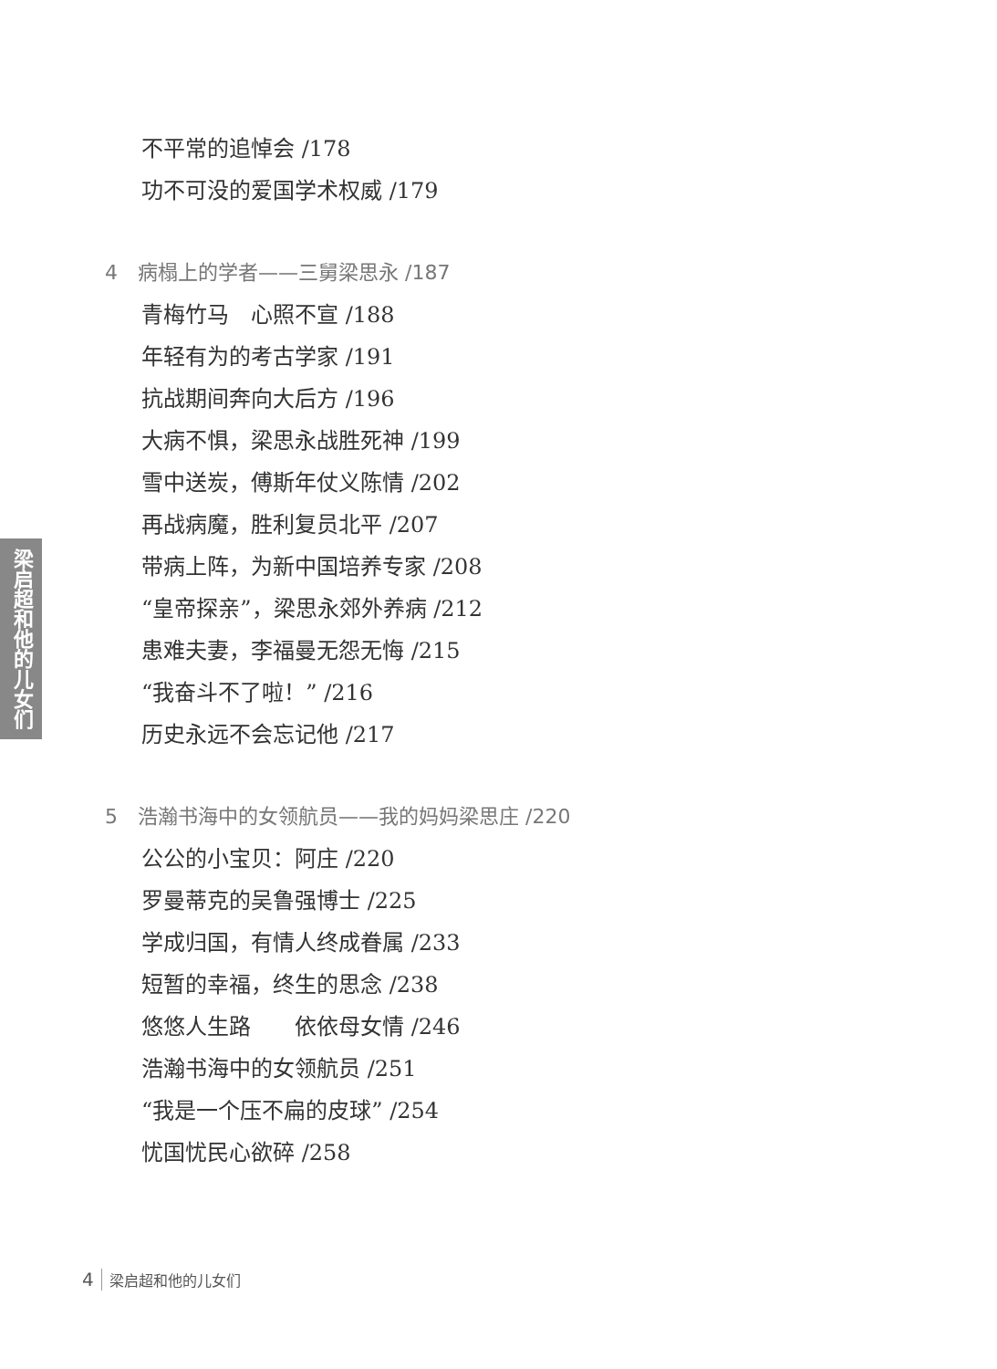不平常的追悼会 /178
功不可没的爱国学术权威 /179
4　病榻上的学者——三舅梁思永 /187
青梅竹马　心照不宣 /188
年轻有为的考古学家 /191
抗战期间奔向大后方 /196
大病不惧，梁思永战胜死神 /199
雪中送炭，傅斯年仗义陈情 /202
再战病魔，胜利复员北平 /207
带病上阵，为新中国培养专家 /208
“皇帝探亲”，梁思永郊外养病 /212
患难夫妻，李福曼无怨无悔 /215
“我奋斗不了啦！” /216
历史永远不会忘记他 /217
5　浩瀚书海中的女领航员——我的妈妈梁思庄 /220
公公的小宝贝：阿庄 /220
罗曼蒂克的吴鲁强博士 /225
学成归国，有情人终成眷属 /233
短暂的幸福，终生的思念 /238
悠悠人生路　　依依母女情 /246
浩瀚书海中的女领航员 /251
“我是一个压不扁的皮球” /254
忧国忧民心欲碎 /258
梁启超和他的儿女们
4 梁启超和他的儿女们